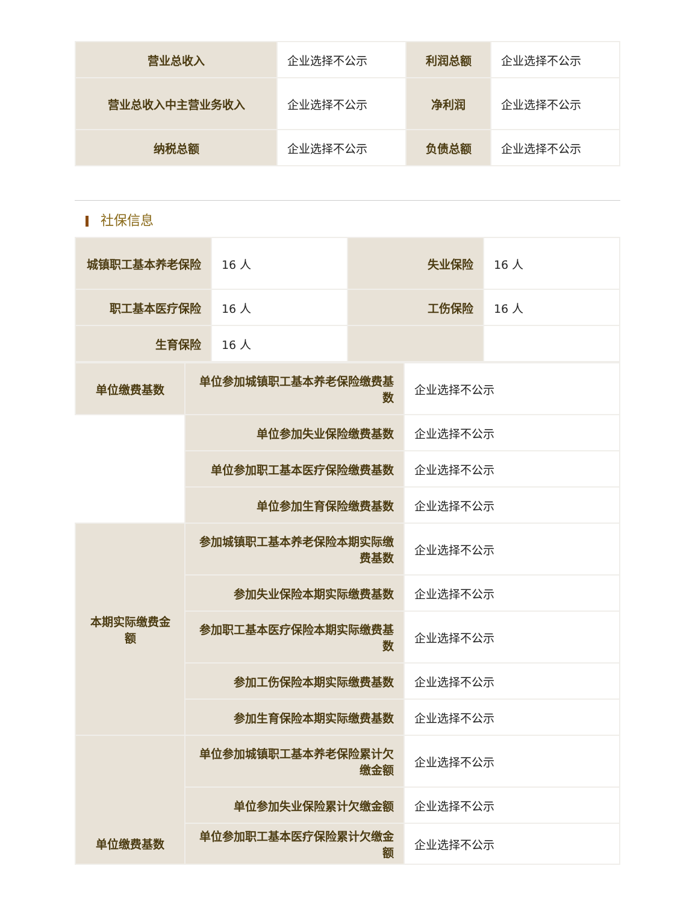| 营业总收入 | 企业选择不公示 | 利润总额 | 企业选择不公示 |
| 营业总收入中主营业务收入 | 企业选择不公示 | 净利润 | 企业选择不公示 |
| 纳税总额 | 企业选择不公示 | 负债总额 | 企业选择不公示 |
社保信息
| 城镇职工基本养老保险 | 16 人 | 失业保险 | 16 人 |
| 职工基本医疗保险 | 16 人 | 工伤保险 | 16 人 |
| 生育保险 | 16 人 | | |
| 单位缴费基数 | 单位参加城镇职工基本养老保险缴费基数 | 企业选择不公示 |
| | 单位参加失业保险缴费基数 | 企业选择不公示 |
| | 单位参加职工基本医疗保险缴费基数 | 企业选择不公示 |
| | 单位参加生育保险缴费基数 | 企业选择不公示 |
| 本期实际缴费金额 | 参加城镇职工基本养老保险本期实际缴费基数 | 企业选择不公示 |
| | 参加失业保险本期实际缴费基数 | 企业选择不公示 |
| | 参加职工基本医疗保险本期实际缴费基数 | 企业选择不公示 |
| | 参加工伤保险本期实际缴费基数 | 企业选择不公示 |
| | 参加生育保险本期实际缴费基数 | 企业选择不公示 |
| 单位缴费基数 | 单位参加城镇职工基本养老保险累计欠缴金额 | 企业选择不公示 |
| | 单位参加失业保险累计欠缴金额 | 企业选择不公示 |
| | 单位参加职工基本医疗保险累计欠缴金额 | 企业选择不公示 |